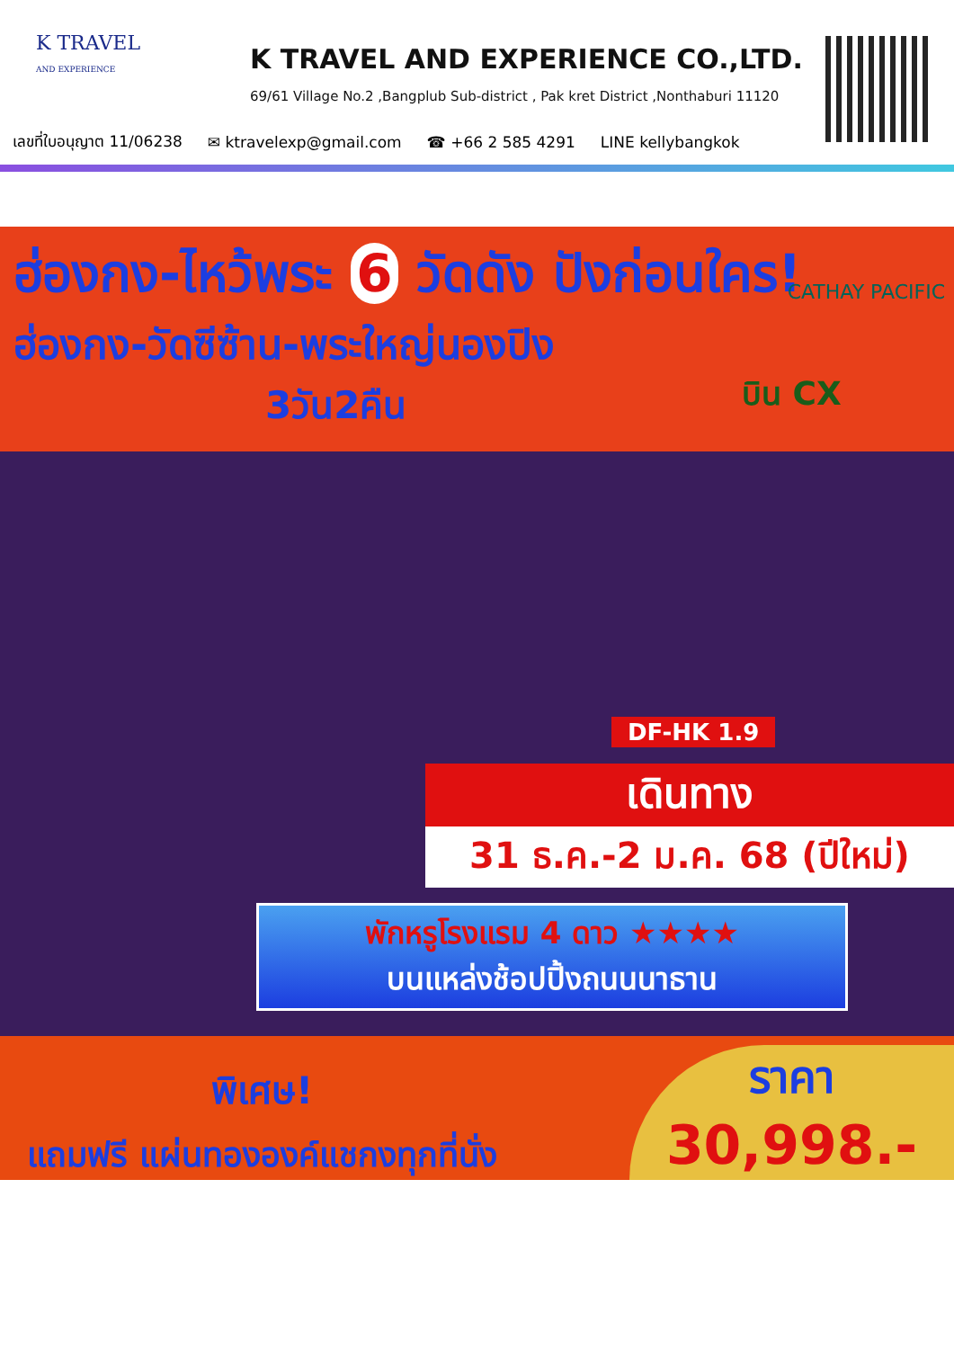K TRAVEL
AND EXPERIENCE
K TRAVEL AND EXPERIENCE CO.,LTD.
69/61 Village No.2 ,Bangplub Sub-district , Pak kret District ,Nonthaburi 11120
เลขที่ใบอนุญาต 11/06238 ✉ ktravelexp@gmail.com ☎ +66 2 585 4291 LINE kellybangkok
ฮ่องกง-ไหว้พระ 6 วัดดัง ปังก่อนใคร!
ฮ่องกง-วัดซีซ้าน-พระใหญ่นองปิง
3วัน2คืน
CATHAY PACIFIC
บิน CX
DF-HK 1.9
เดินทาง
31 ธ.ค.-2 ม.ค. 68 (ปีใหม่)
พักหรูโรงแรม 4 ดาว ★★★★
บนแหล่งช้อปปิ้งถนนนาธาน
พิเศษ!
แถมฟรี แผ่นทององค์แชกงทุกที่นั่ง
ราคา
30,998.-